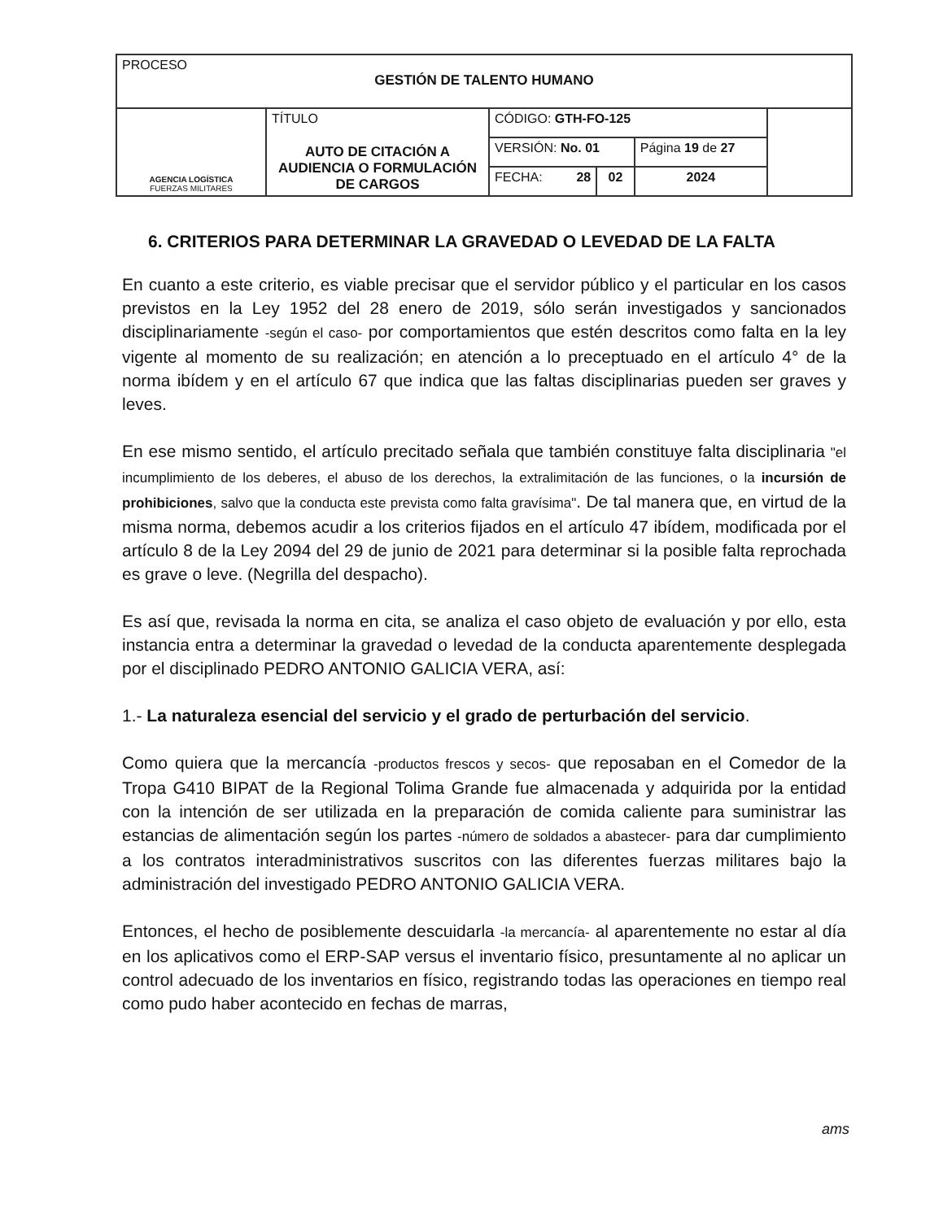| PROCESO GESTIÓN DE TALENTO HUMANO | | | | | |
| AGENCIA LOGÍSTICA FUERZAS MILITARES | TÍTULO AUTO DE CITACIÓN A AUDIENCIA O FORMULACIÓN DE CARGOS | CÓDIGO: GTH-FO-125 | | | |
| | | VERSIÓN: No. 01 | | Página 19 de 27 | |
| | | FECHA: 28 | 02 | 2024 | |
6. CRITERIOS PARA DETERMINAR LA GRAVEDAD O LEVEDAD DE LA FALTA
En cuanto a este criterio, es viable precisar que el servidor público y el particular en los casos previstos en la Ley 1952 del 28 enero de 2019, sólo serán investigados y sancionados disciplinariamente -según el caso- por comportamientos que estén descritos como falta en la ley vigente al momento de su realización; en atención a lo preceptuado en el artículo 4° de la norma ibídem y en el artículo 67 que indica que las faltas disciplinarias pueden ser graves y leves.
En ese mismo sentido, el artículo precitado señala que también constituye falta disciplinaria "el incumplimiento de los deberes, el abuso de los derechos, la extralimitación de las funciones, o la incursión de prohibiciones, salvo que la conducta este prevista como falta gravísima". De tal manera que, en virtud de la misma norma, debemos acudir a los criterios fijados en el artículo 47 ibídem, modificada por el artículo 8 de la Ley 2094 del 29 de junio de 2021 para determinar si la posible falta reprochada es grave o leve. (Negrilla del despacho).
Es así que, revisada la norma en cita, se analiza el caso objeto de evaluación y por ello, esta instancia entra a determinar la gravedad o levedad de la conducta aparentemente desplegada por el disciplinado PEDRO ANTONIO GALICIA VERA, así:
1.- La naturaleza esencial del servicio y el grado de perturbación del servicio.
Como quiera que la mercancía -productos frescos y secos- que reposaban en el Comedor de la Tropa G410 BIPAT de la Regional Tolima Grande fue almacenada y adquirida por la entidad con la intención de ser utilizada en la preparación de comida caliente para suministrar las estancias de alimentación según los partes -número de soldados a abastecer- para dar cumplimiento a los contratos interadministrativos suscritos con las diferentes fuerzas militares bajo la administración del investigado PEDRO ANTONIO GALICIA VERA.
Entonces, el hecho de posiblemente descuidarla -la mercancía- al aparentemente no estar al día en los aplicativos como el ERP-SAP versus el inventario físico, presuntamente al no aplicar un control adecuado de los inventarios en físico, registrando todas las operaciones en tiempo real como pudo haber acontecido en fechas de marras,
ams